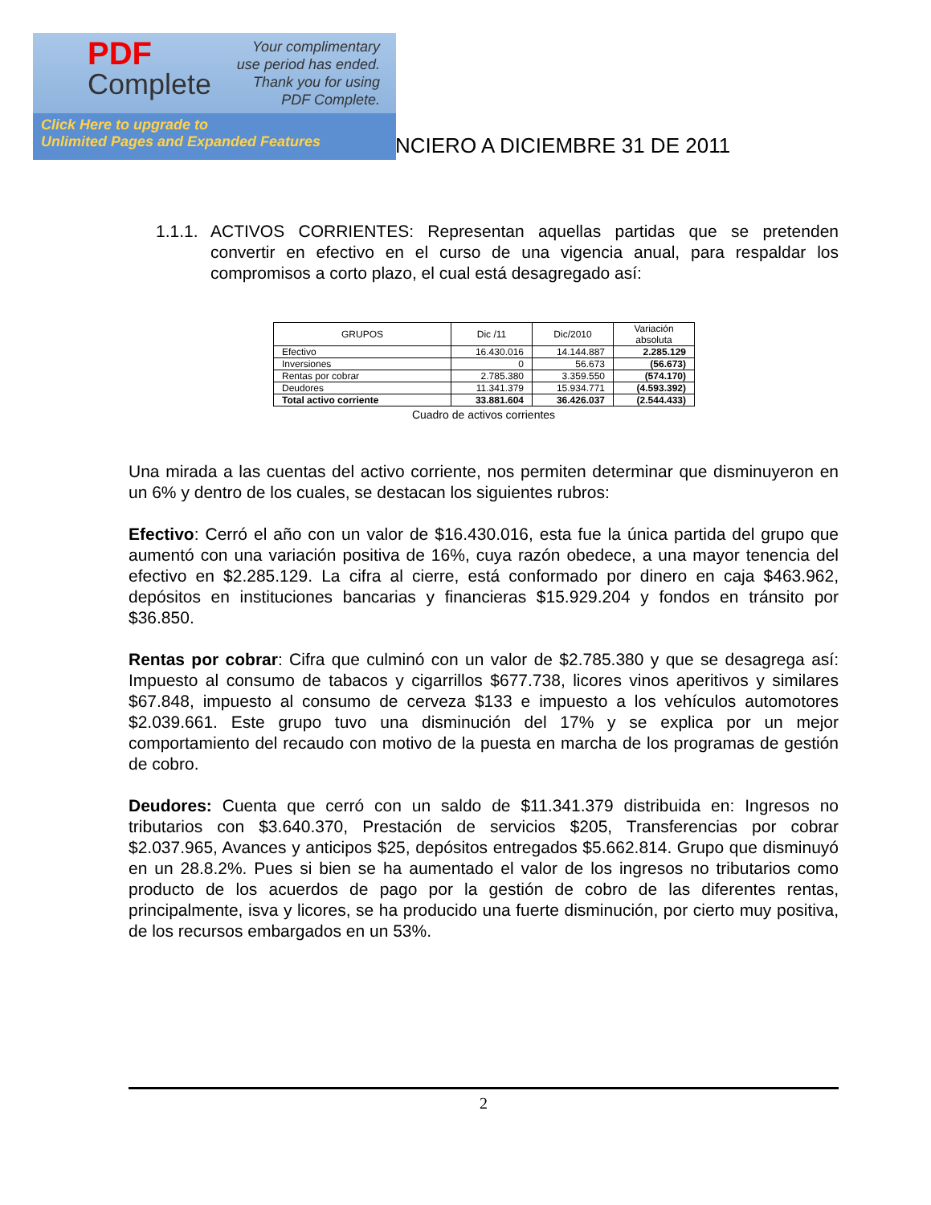PDF
Complete
Your complimentary
use period has ended.
Thank you for using
PDF Complete.
Click Here to upgrade to
Unlimited Pages and Expanded Features
NCIERO A DICIEMBRE 31 DE 2011
1.1.1.
ACTIVOS CORRIENTES: Representan aquellas partidas que se pretenden convertir en efectivo en el curso de una vigencia anual, para respaldar los compromisos a corto plazo, el cual está desagregado así:
| GRUPOS | Dic /11 | Dic/2010 | Variación absoluta |
| --- | --- | --- | --- |
| Efectivo | 16.430.016 | 14.144.887 | 2.285.129 |
| Inversiones | 0 | 56.673 | (56.673) |
| Rentas por cobrar | 2.785.380 | 3.359.550 | (574.170) |
| Deudores | 11.341.379 | 15.934.771 | (4.593.392) |
| Total activo corriente | 33.881.604 | 36.426.037 | (2.544.433) |
Cuadro de activos corrientes
Una mirada a las cuentas del activo corriente, nos permiten determinar que disminuyeron en un 6% y dentro de los cuales, se destacan los siguientes rubros:
Efectivo: Cerró el año con un valor de $16.430.016, esta fue la única partida del grupo que aumentó con una variación positiva de 16%, cuya razón obedece, a una mayor tenencia del efectivo en $2.285.129. La cifra al cierre, está conformado por dinero en caja $463.962, depósitos en instituciones bancarias y financieras $15.929.204 y fondos en tránsito por $36.850.
Rentas por cobrar: Cifra que culminó con un valor de $2.785.380 y que se desagrega así: Impuesto al consumo de tabacos y cigarrillos $677.738, licores vinos aperitivos y similares $67.848, impuesto al consumo de cerveza $133 e impuesto a los vehículos automotores $2.039.661. Este grupo tuvo una disminución del 17% y se explica por un mejor comportamiento del recaudo con motivo de la puesta en marcha de los programas de gestión de cobro.
Deudores: Cuenta que cerró con un saldo de $11.341.379 distribuida en: Ingresos no tributarios con $3.640.370, Prestación de servicios $205, Transferencias por cobrar $2.037.965, Avances y anticipos $25, depósitos entregados $5.662.814. Grupo que disminuyó en un 28.8.2%. Pues si bien se ha aumentado el valor de los ingresos no tributarios como producto de los acuerdos de pago por la gestión de cobro de las diferentes rentas, principalmente, isva y licores, se ha producido una fuerte disminución, por cierto muy positiva, de los recursos embargados en un 53%.
2